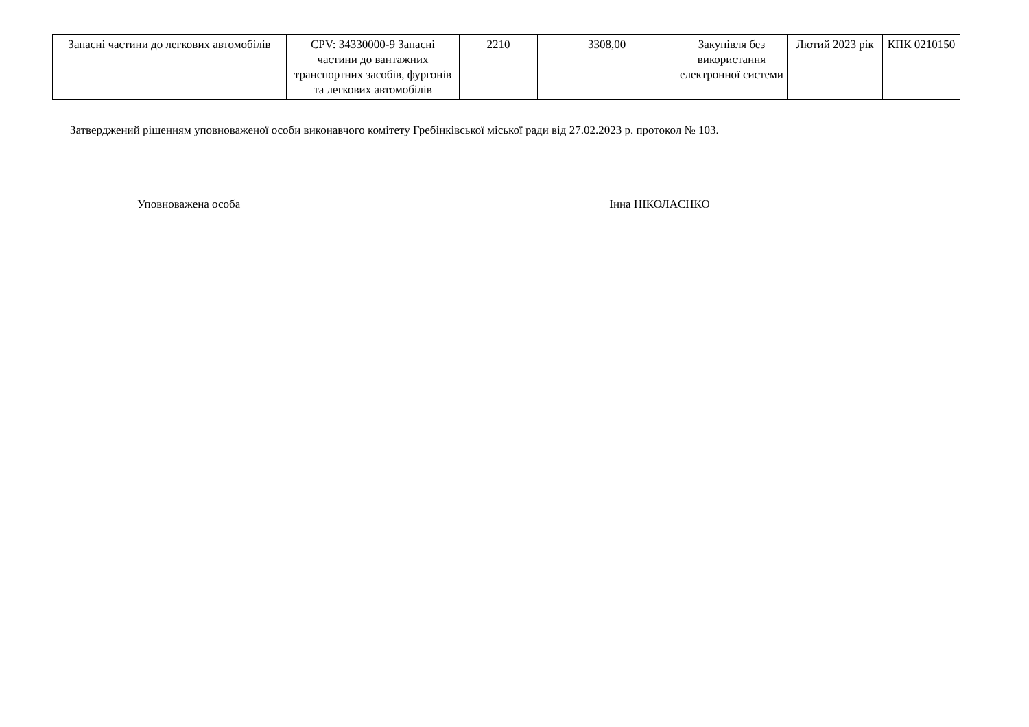| Запасні частини до легкових автомобілів | CPV: 34330000-9 Запасні частини до вантажних транспортних засобів, фургонів та легкових автомобілів | 2210 | 3308,00 | Закупівля без використання електронної системи | Лютий 2023 рік | КПК 0210150 |
Затверджений рішенням уповноваженої особи виконавчого комітету Гребінківської міської ради від 27.02.2023 р. протокол № 103.
Уповноважена особа Інна НІКОЛАЄНКО